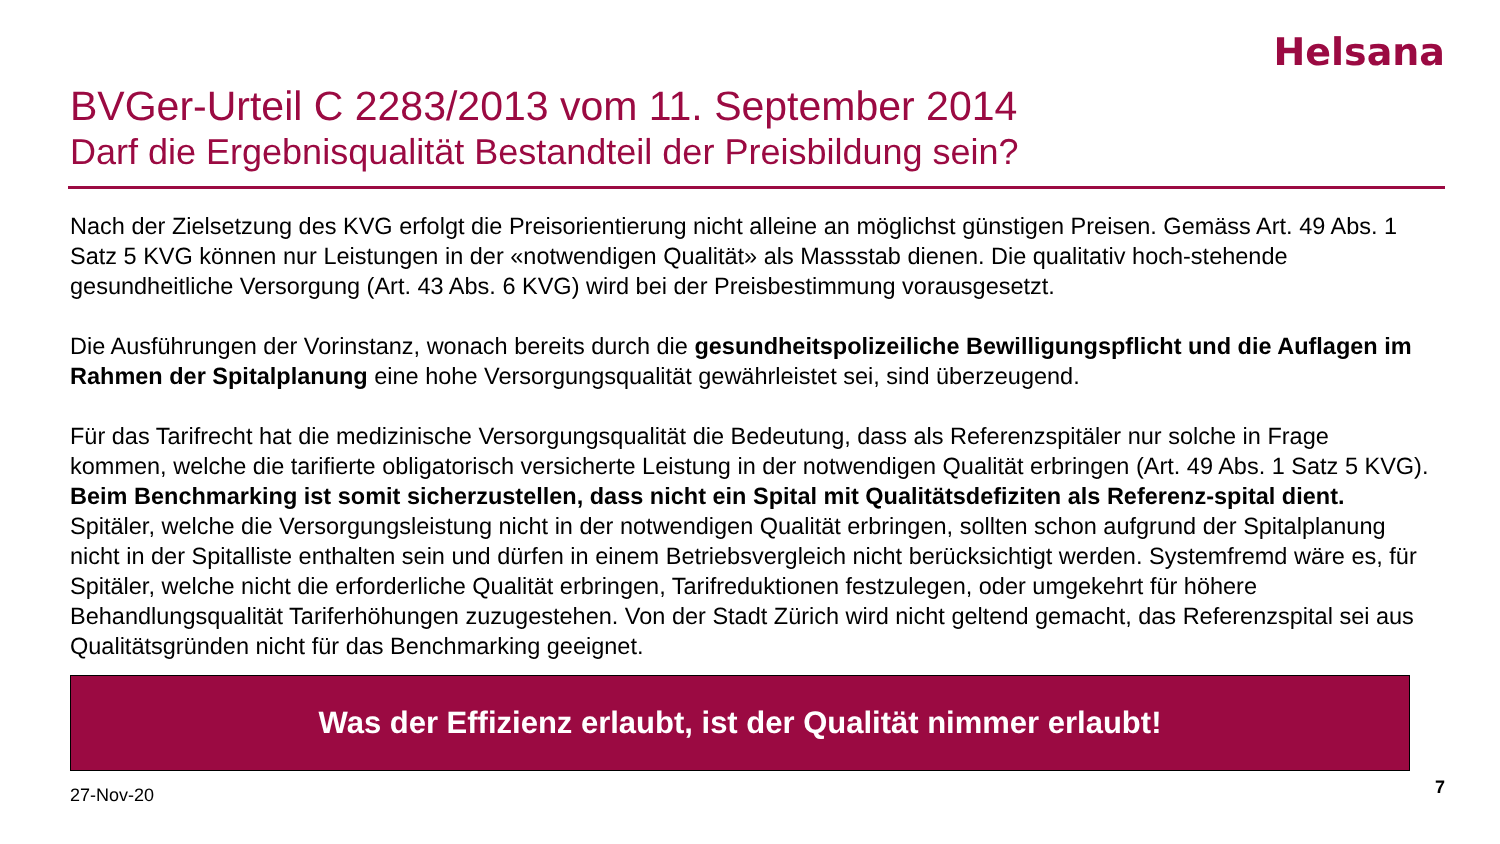Helsana
BVGer-Urteil C 2283/2013 vom 11. September 2014
Darf die Ergebnisqualität Bestandteil der Preisbildung sein?
Nach der Zielsetzung des KVG erfolgt die Preisorientierung nicht alleine an möglichst günstigen Preisen. Gemäss Art. 49 Abs. 1 Satz 5 KVG können nur Leistungen in der «notwendigen Qualität» als Massstab dienen. Die qualitativ hoch-stehende gesundheitliche Versorgung (Art. 43 Abs. 6 KVG) wird bei der Preisbestimmung vorausgesetzt.
Die Ausführungen der Vorinstanz, wonach bereits durch die gesundheitspolizeiliche Bewilligungspflicht und die Auflagen im Rahmen der Spitalplanung eine hohe Versorgungsqualität gewährleistet sei, sind überzeugend.
Für das Tarifrecht hat die medizinische Versorgungsqualität die Bedeutung, dass als Referenzspitäler nur solche in Frage kommen, welche die tarifierte obligatorisch versicherte Leistung in der notwendigen Qualität erbringen (Art. 49 Abs. 1 Satz 5 KVG). Beim Benchmarking ist somit sicherzustellen, dass nicht ein Spital mit Qualitätsdefiziten als Referenz-spital dient. Spitäler, welche die Versorgungsleistung nicht in der notwendigen Qualität erbringen, sollten schon aufgrund der Spitalplanung nicht in der Spitalliste enthalten sein und dürfen in einem Betriebsvergleich nicht berücksichtigt werden. Systemfremd wäre es, für Spitäler, welche nicht die erforderliche Qualität erbringen, Tarifreduktionen festzulegen, oder umgekehrt für höhere Behandlungsqualität Tariferhöhungen zuzugestehen. Von der Stadt Zürich wird nicht geltend gemacht, das Referenzspital sei aus Qualitätsgründen nicht für das Benchmarking geeignet.
Was der Effizienz erlaubt, ist der Qualität nimmer erlaubt!
27-Nov-20 7